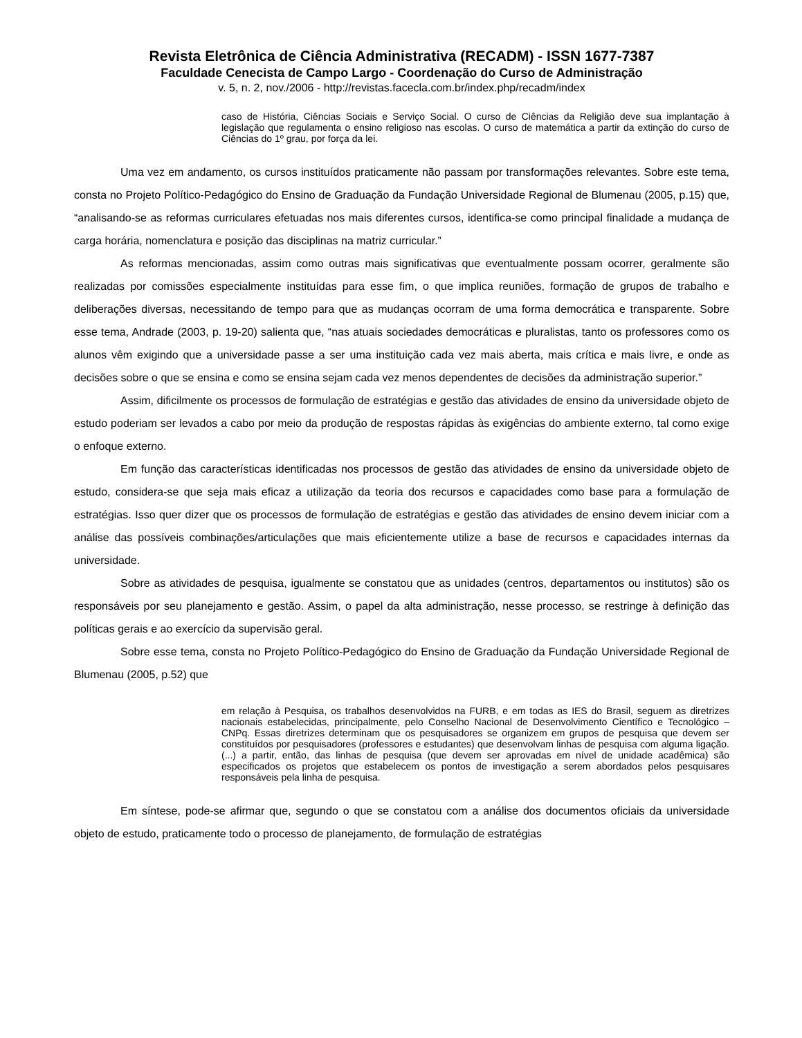Revista Eletrônica de Ciência Administrativa (RECADM) - ISSN 1677-7387
Faculdade Cenecista de Campo Largo - Coordenação do Curso de Administração
v. 5, n. 2, nov./2006 - http://revistas.facecla.com.br/index.php/recadm/index
caso de História, Ciências Sociais e Serviço Social. O curso de Ciências da Religião deve sua implantação à legislação que regulamenta o ensino religioso nas escolas. O curso de matemática a partir da extinção do curso de Ciências do 1º grau, por força da lei.
Uma vez em andamento, os cursos instituídos praticamente não passam por transformações relevantes. Sobre este tema, consta no Projeto Político-Pedagógico do Ensino de Graduação da Fundação Universidade Regional de Blumenau (2005, p.15) que, “analisando-se as reformas curriculares efetuadas nos mais diferentes cursos, identifica-se como principal finalidade a mudança de carga horária, nomenclatura e posição das disciplinas na matriz curricular.”
As reformas mencionadas, assim como outras mais significativas que eventualmente possam ocorrer, geralmente são realizadas por comissões especialmente instituídas para esse fim, o que implica reuniões, formação de grupos de trabalho e deliberações diversas, necessitando de tempo para que as mudanças ocorram de uma forma democrática e transparente. Sobre esse tema, Andrade (2003, p. 19-20) salienta que, “nas atuais sociedades democráticas e pluralistas, tanto os professores como os alunos vêm exigindo que a universidade passe a ser uma instituição cada vez mais aberta, mais crítica e mais livre, e onde as decisões sobre o que se ensina e como se ensina sejam cada vez menos dependentes de decisões da administração superior.”
Assim, dificilmente os processos de formulação de estratégias e gestão das atividades de ensino da universidade objeto de estudo poderiam ser levados a cabo por meio da produção de respostas rápidas às exigências do ambiente externo, tal como exige o enfoque externo.
Em função das características identificadas nos processos de gestão das atividades de ensino da universidade objeto de estudo, considera-se que seja mais eficaz a utilização da teoria dos recursos e capacidades como base para a formulação de estratégias. Isso quer dizer que os processos de formulação de estratégias e gestão das atividades de ensino devem iniciar com a análise das possíveis combinações/articulações que mais eficientemente utilize a base de recursos e capacidades internas da universidade.
Sobre as atividades de pesquisa, igualmente se constatou que as unidades (centros, departamentos ou institutos) são os responsáveis por seu planejamento e gestão. Assim, o papel da alta administração, nesse processo, se restringe à definição das políticas gerais e ao exercício da supervisão geral.
Sobre esse tema, consta no Projeto Político-Pedagógico do Ensino de Graduação da Fundação Universidade Regional de Blumenau (2005, p.52) que
em relação à Pesquisa, os trabalhos desenvolvidos na FURB, e em todas as IES do Brasil, seguem as diretrizes nacionais estabelecidas, principalmente, pelo Conselho Nacional de Desenvolvimento Científico e Tecnológico – CNPq. Essas diretrizes determinam que os pesquisadores se organizem em grupos de pesquisa que devem ser constituídos por pesquisadores (professores e estudantes) que desenvolvam linhas de pesquisa com alguma ligação. (...) a partir, então, das linhas de pesquisa (que devem ser aprovadas em nível de unidade acadêmica) são especificados os projetos que estabelecem os pontos de investigação a serem abordados pelos pesquisares responsáveis pela linha de pesquisa.
Em síntese, pode-se afirmar que, segundo o que se constatou com a análise dos documentos oficiais da universidade objeto de estudo, praticamente todo o processo de planejamento, de formulação de estratégias